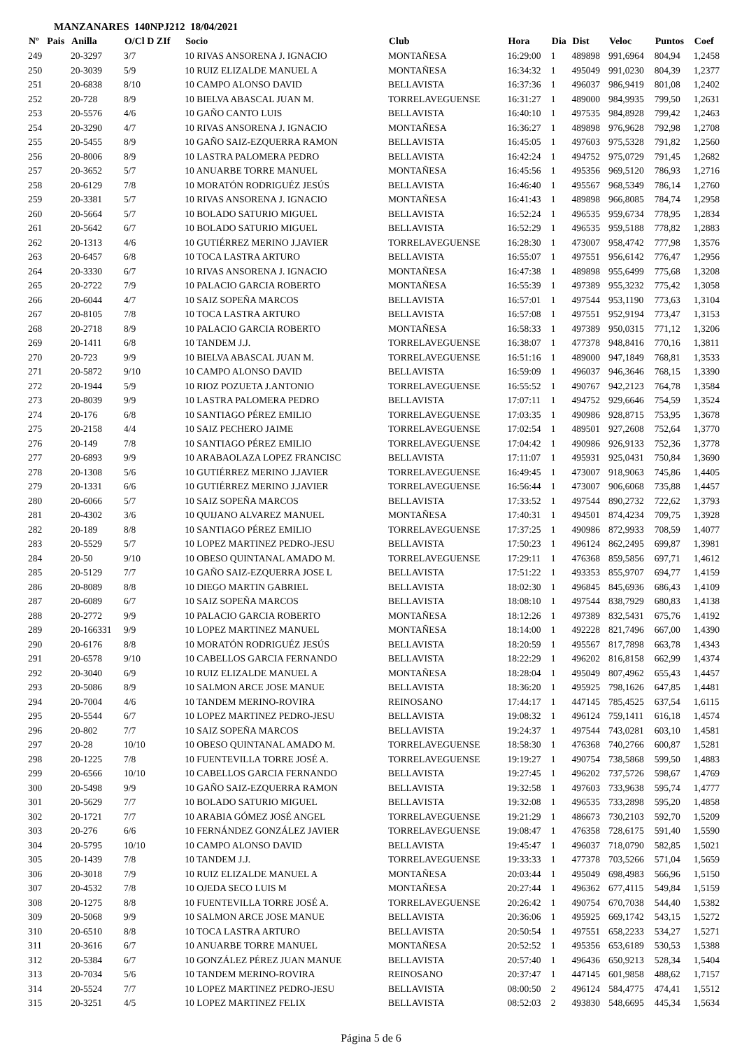MANZANARES 140NPJ212 18/04/2021
| Nº | Pais | Anilla | O/Cl D ZIf | Socio | Club | Hora | Dia | Dist | Veloc | Puntos | Coef |
| --- | --- | --- | --- | --- | --- | --- | --- | --- | --- | --- | --- |
| 249 | | 20-3297 | 3/7 | 10 RIVAS ANSORENA J. IGNACIO | MONTAÑESA | 16:29:00 | 1 | 489898 | 991,6964 | 804,94 | 1,2458 |
| 250 | | 20-3039 | 5/9 | 10 RUIZ ELIZALDE MANUEL A | MONTAÑESA | 16:34:32 | 1 | 495049 | 991,0230 | 804,39 | 1,2377 |
| 251 | | 20-6838 | 8/10 | 10 CAMPO ALONSO DAVID | BELLAVISTA | 16:37:36 | 1 | 496037 | 986,9419 | 801,08 | 1,2402 |
| 252 | | 20-728 | 8/9 | 10 BIELVA ABASCAL JUAN M. | TORRELAVEGUENSE | 16:31:27 | 1 | 489000 | 984,9935 | 799,50 | 1,2631 |
| 253 | | 20-5576 | 4/6 | 10 GAÑO CANTO LUIS | BELLAVISTA | 16:40:10 | 1 | 497535 | 984,8928 | 799,42 | 1,2463 |
| 254 | | 20-3290 | 4/7 | 10 RIVAS ANSORENA J. IGNACIO | MONTAÑESA | 16:36:27 | 1 | 489898 | 976,9628 | 792,98 | 1,2708 |
| 255 | | 20-5455 | 8/9 | 10 GAÑO SAIZ-EZQUERRA RAMON | BELLAVISTA | 16:45:05 | 1 | 497603 | 975,5328 | 791,82 | 1,2560 |
| 256 | | 20-8006 | 8/9 | 10 LASTRA PALOMERA PEDRO | BELLAVISTA | 16:42:24 | 1 | 494752 | 975,0729 | 791,45 | 1,2682 |
| 257 | | 20-3652 | 5/7 | 10 ANUARBE TORRE MANUEL | MONTAÑESA | 16:45:56 | 1 | 495356 | 969,5120 | 786,93 | 1,2716 |
| 258 | | 20-6129 | 7/8 | 10 MORATÓN RODRIGUÉZ JESÚS | BELLAVISTA | 16:46:40 | 1 | 495567 | 968,5349 | 786,14 | 1,2760 |
| 259 | | 20-3381 | 5/7 | 10 RIVAS ANSORENA J. IGNACIO | MONTAÑESA | 16:41:43 | 1 | 489898 | 966,8085 | 784,74 | 1,2958 |
| 260 | | 20-5664 | 5/7 | 10 BOLADO SATURIO MIGUEL | BELLAVISTA | 16:52:24 | 1 | 496535 | 959,6734 | 778,95 | 1,2834 |
| 261 | | 20-5642 | 6/7 | 10 BOLADO SATURIO MIGUEL | BELLAVISTA | 16:52:29 | 1 | 496535 | 959,5188 | 778,82 | 1,2883 |
| 262 | | 20-1313 | 4/6 | 10 GUTIÉRREZ MERINO J.JAVIER | TORRELAVEGUENSE | 16:28:30 | 1 | 473007 | 958,4742 | 777,98 | 1,3576 |
| 263 | | 20-6457 | 6/8 | 10 TOCA LASTRA ARTURO | BELLAVISTA | 16:55:07 | 1 | 497551 | 956,6142 | 776,47 | 1,2956 |
| 264 | | 20-3330 | 6/7 | 10 RIVAS ANSORENA J. IGNACIO | MONTAÑESA | 16:47:38 | 1 | 489898 | 955,6499 | 775,68 | 1,3208 |
| 265 | | 20-2722 | 7/9 | 10 PALACIO GARCIA ROBERTO | MONTAÑESA | 16:55:39 | 1 | 497389 | 955,3232 | 775,42 | 1,3058 |
| 266 | | 20-6044 | 4/7 | 10 SAIZ SOPEÑA MARCOS | BELLAVISTA | 16:57:01 | 1 | 497544 | 953,1190 | 773,63 | 1,3104 |
| 267 | | 20-8105 | 7/8 | 10 TOCA LASTRA ARTURO | BELLAVISTA | 16:57:08 | 1 | 497551 | 952,9194 | 773,47 | 1,3153 |
| 268 | | 20-2718 | 8/9 | 10 PALACIO GARCIA ROBERTO | MONTAÑESA | 16:58:33 | 1 | 497389 | 950,0315 | 771,12 | 1,3206 |
| 269 | | 20-1411 | 6/8 | 10 TANDEM J.J. | TORRELAVEGUENSE | 16:38:07 | 1 | 477378 | 948,8416 | 770,16 | 1,3811 |
| 270 | | 20-723 | 9/9 | 10 BIELVA ABASCAL JUAN M. | TORRELAVEGUENSE | 16:51:16 | 1 | 489000 | 947,1849 | 768,81 | 1,3533 |
| 271 | | 20-5872 | 9/10 | 10 CAMPO ALONSO DAVID | BELLAVISTA | 16:59:09 | 1 | 496037 | 946,3646 | 768,15 | 1,3390 |
| 272 | | 20-1944 | 5/9 | 10 RIOZ POZUETA J.ANTONIO | TORRELAVEGUENSE | 16:55:52 | 1 | 490767 | 942,2123 | 764,78 | 1,3584 |
| 273 | | 20-8039 | 9/9 | 10 LASTRA PALOMERA PEDRO | BELLAVISTA | 17:07:11 | 1 | 494752 | 929,6646 | 754,59 | 1,3524 |
| 274 | | 20-176 | 6/8 | 10 SANTIAGO PÉREZ EMILIO | TORRELAVEGUENSE | 17:03:35 | 1 | 490986 | 928,8715 | 753,95 | 1,3678 |
| 275 | | 20-2158 | 4/4 | 10 SAIZ PECHERO JAIME | TORRELAVEGUENSE | 17:02:54 | 1 | 489501 | 927,2608 | 752,64 | 1,3770 |
| 276 | | 20-149 | 7/8 | 10 SANTIAGO PÉREZ EMILIO | TORRELAVEGUENSE | 17:04:42 | 1 | 490986 | 926,9133 | 752,36 | 1,3778 |
| 277 | | 20-6893 | 9/9 | 10 ARABAOLAZA LOPEZ FRANCISC | BELLAVISTA | 17:11:07 | 1 | 495931 | 925,0431 | 750,84 | 1,3690 |
| 278 | | 20-1308 | 5/6 | 10 GUTIÉRREZ MERINO J.JAVIER | TORRELAVEGUENSE | 16:49:45 | 1 | 473007 | 918,9063 | 745,86 | 1,4405 |
| 279 | | 20-1331 | 6/6 | 10 GUTIÉRREZ MERINO J.JAVIER | TORRELAVEGUENSE | 16:56:44 | 1 | 473007 | 906,6068 | 735,88 | 1,4457 |
| 280 | | 20-6066 | 5/7 | 10 SAIZ SOPEÑA MARCOS | BELLAVISTA | 17:33:52 | 1 | 497544 | 890,2732 | 722,62 | 1,3793 |
| 281 | | 20-4302 | 3/6 | 10 QUIJANO ALVAREZ MANUEL | MONTAÑESA | 17:40:31 | 1 | 494501 | 874,4234 | 709,75 | 1,3928 |
| 282 | | 20-189 | 8/8 | 10 SANTIAGO PÉREZ EMILIO | TORRELAVEGUENSE | 17:37:25 | 1 | 490986 | 872,9933 | 708,59 | 1,4077 |
| 283 | | 20-5529 | 5/7 | 10 LOPEZ MARTINEZ PEDRO-JESU | BELLAVISTA | 17:50:23 | 1 | 496124 | 862,2495 | 699,87 | 1,3981 |
| 284 | | 20-50 | 9/10 | 10 OBESO QUINTANAL AMADO M. | TORRELAVEGUENSE | 17:29:11 | 1 | 476368 | 859,5856 | 697,71 | 1,4612 |
| 285 | | 20-5129 | 7/7 | 10 GAÑO SAIZ-EZQUERRA JOSE L | BELLAVISTA | 17:51:22 | 1 | 493353 | 855,9707 | 694,77 | 1,4159 |
| 286 | | 20-8089 | 8/8 | 10 DIEGO MARTIN GABRIEL | BELLAVISTA | 18:02:30 | 1 | 496845 | 845,6936 | 686,43 | 1,4109 |
| 287 | | 20-6089 | 6/7 | 10 SAIZ SOPEÑA MARCOS | BELLAVISTA | 18:08:10 | 1 | 497544 | 838,7929 | 680,83 | 1,4138 |
| 288 | | 20-2772 | 9/9 | 10 PALACIO GARCIA ROBERTO | MONTAÑESA | 18:12:26 | 1 | 497389 | 832,5431 | 675,76 | 1,4192 |
| 289 | | 20-166331 | 9/9 | 10 LOPEZ MARTINEZ MANUEL | MONTAÑESA | 18:14:00 | 1 | 492228 | 821,7496 | 667,00 | 1,4390 |
| 290 | | 20-6176 | 8/8 | 10 MORATÓN RODRIGUÉZ JESÚS | BELLAVISTA | 18:20:59 | 1 | 495567 | 817,7898 | 663,78 | 1,4343 |
| 291 | | 20-6578 | 9/10 | 10 CABELLOS GARCIA FERNANDO | BELLAVISTA | 18:22:29 | 1 | 496202 | 816,8158 | 662,99 | 1,4374 |
| 292 | | 20-3040 | 6/9 | 10 RUIZ ELIZALDE MANUEL A | MONTAÑESA | 18:28:04 | 1 | 495049 | 807,4962 | 655,43 | 1,4457 |
| 293 | | 20-5086 | 8/9 | 10 SALMON ARCE JOSE MANUE | BELLAVISTA | 18:36:20 | 1 | 495925 | 798,1626 | 647,85 | 1,4481 |
| 294 | | 20-7004 | 4/6 | 10 TANDEM MERINO-ROVIRA | REINOSANO | 17:44:17 | 1 | 447145 | 785,4525 | 637,54 | 1,6115 |
| 295 | | 20-5544 | 6/7 | 10 LOPEZ MARTINEZ PEDRO-JESU | BELLAVISTA | 19:08:32 | 1 | 496124 | 759,1411 | 616,18 | 1,4574 |
| 296 | | 20-802 | 7/7 | 10 SAIZ SOPEÑA MARCOS | BELLAVISTA | 19:24:37 | 1 | 497544 | 743,0281 | 603,10 | 1,4581 |
| 297 | | 20-28 | 10/10 | 10 OBESO QUINTANAL AMADO M. | TORRELAVEGUENSE | 18:58:30 | 1 | 476368 | 740,2766 | 600,87 | 1,5281 |
| 298 | | 20-1225 | 7/8 | 10 FUENTEVILLA TORRE JOSÉ A. | TORRELAVEGUENSE | 19:19:27 | 1 | 490754 | 738,5868 | 599,50 | 1,4883 |
| 299 | | 20-6566 | 10/10 | 10 CABELLOS GARCIA FERNANDO | BELLAVISTA | 19:27:45 | 1 | 496202 | 737,5726 | 598,67 | 1,4769 |
| 300 | | 20-5498 | 9/9 | 10 GAÑO SAIZ-EZQUERRA RAMON | BELLAVISTA | 19:32:58 | 1 | 497603 | 733,9638 | 595,74 | 1,4777 |
| 301 | | 20-5629 | 7/7 | 10 BOLADO SATURIO MIGUEL | BELLAVISTA | 19:32:08 | 1 | 496535 | 733,2898 | 595,20 | 1,4858 |
| 302 | | 20-1721 | 7/7 | 10 ARABIA GÓMEZ JOSÉ ANGEL | TORRELAVEGUENSE | 19:21:29 | 1 | 486673 | 730,2103 | 592,70 | 1,5209 |
| 303 | | 20-276 | 6/6 | 10 FERNÁNDEZ GONZÁLEZ JAVIER | TORRELAVEGUENSE | 19:08:47 | 1 | 476358 | 728,6175 | 591,40 | 1,5590 |
| 304 | | 20-5795 | 10/10 | 10 CAMPO ALONSO DAVID | BELLAVISTA | 19:45:47 | 1 | 496037 | 718,0790 | 582,85 | 1,5021 |
| 305 | | 20-1439 | 7/8 | 10 TANDEM J.J. | TORRELAVEGUENSE | 19:33:33 | 1 | 477378 | 703,5266 | 571,04 | 1,5659 |
| 306 | | 20-3018 | 7/9 | 10 RUIZ ELIZALDE MANUEL A | MONTAÑESA | 20:03:44 | 1 | 495049 | 698,4983 | 566,96 | 1,5150 |
| 307 | | 20-4532 | 7/8 | 10 OJEDA SECO LUIS M | MONTAÑESA | 20:27:44 | 1 | 496362 | 677,4115 | 549,84 | 1,5159 |
| 308 | | 20-1275 | 8/8 | 10 FUENTEVILLA TORRE JOSÉ A. | TORRELAVEGUENSE | 20:26:42 | 1 | 490754 | 670,7038 | 544,40 | 1,5382 |
| 309 | | 20-5068 | 9/9 | 10 SALMON ARCE JOSE MANUE | BELLAVISTA | 20:36:06 | 1 | 495925 | 669,1742 | 543,15 | 1,5272 |
| 310 | | 20-6510 | 8/8 | 10 TOCA LASTRA ARTURO | BELLAVISTA | 20:50:54 | 1 | 497551 | 658,2233 | 534,27 | 1,5271 |
| 311 | | 20-3616 | 6/7 | 10 ANUARBE TORRE MANUEL | MONTAÑESA | 20:52:52 | 1 | 495356 | 653,6189 | 530,53 | 1,5388 |
| 312 | | 20-5384 | 6/7 | 10 GONZÁLEZ PÉREZ JUAN MANUE | BELLAVISTA | 20:57:40 | 1 | 496436 | 650,9213 | 528,34 | 1,5404 |
| 313 | | 20-7034 | 5/6 | 10 TANDEM MERINO-ROVIRA | REINOSANO | 20:37:47 | 1 | 447145 | 601,9858 | 488,62 | 1,7157 |
| 314 | | 20-5524 | 7/7 | 10 LOPEZ MARTINEZ PEDRO-JESU | BELLAVISTA | 08:00:50 | 2 | 496124 | 584,4775 | 474,41 | 1,5512 |
| 315 | | 20-3251 | 4/5 | 10 LOPEZ MARTINEZ FELIX | BELLAVISTA | 08:52:03 | 2 | 493830 | 548,6695 | 445,34 | 1,5634 |
Página 5 de 6